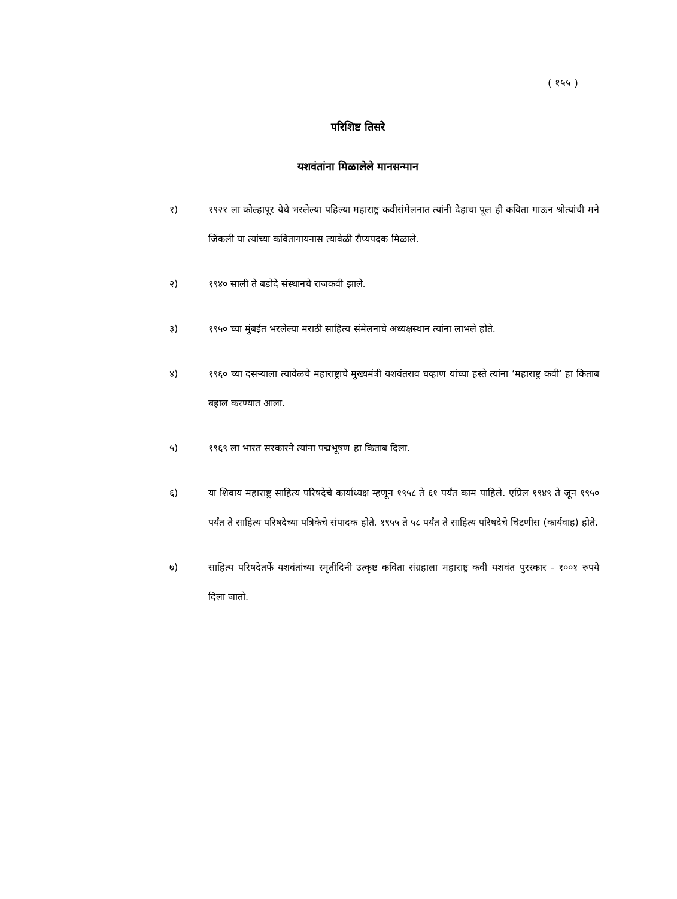( १५५ )
परिशिष्ट तिसरे
यशवंतांना मिळालेले मानसन्मान
१) १९२१ ला कोल्हापूर येथे भरलेल्या पहिल्या महाराष्ट्र कवीसंमेलनात त्यांनी देहाचा पूल ही कविता गाऊन श्रोत्यांची मने जिंकली या त्यांच्या कवितागायनास त्यावेळी रौप्यपदक मिळाले.
२) १९४० साली ते बडोदे संस्थानचे राजकवी झाले.
३) १९५० च्या मुंबईत भरलेल्या मराठी साहित्य संमेलनाचे अध्यक्षस्थान त्यांना लाभले होते.
४) १९६० च्या दसऱ्याला त्यावेळचे महाराष्ट्राचे मुख्यमंत्री यशवंतराव चव्हाण यांच्या हस्ते त्यांना ‘महाराष्ट्र कवी’ हा किताब बहाल करण्यात आला.
५) १९६९ ला भारत सरकारने त्यांना पद्मभूषण हा किताब दिला.
६) या शिवाय महाराष्ट्र साहित्य परिषदेचे कार्याध्यक्ष म्हणून १९५८ ते ६१ पर्यंत काम पाहिले. एप्रिल १९४९ ते जून १९५० पर्यंत ते साहित्य परिषदेच्या पत्रिकेचे संपादक होते. १९५५ ते ५८ पर्यंत ते साहित्य परिषदेचे चिटणीस (कार्यवाह) होते.
७) साहित्य परिषदेतर्फे यशवंतांच्या स्मृतीदिनी उत्कृष्ट कविता संग्रहाला महाराष्ट्र कवी यशवंत पुरस्कार - १००१ रुपये दिला जातो.